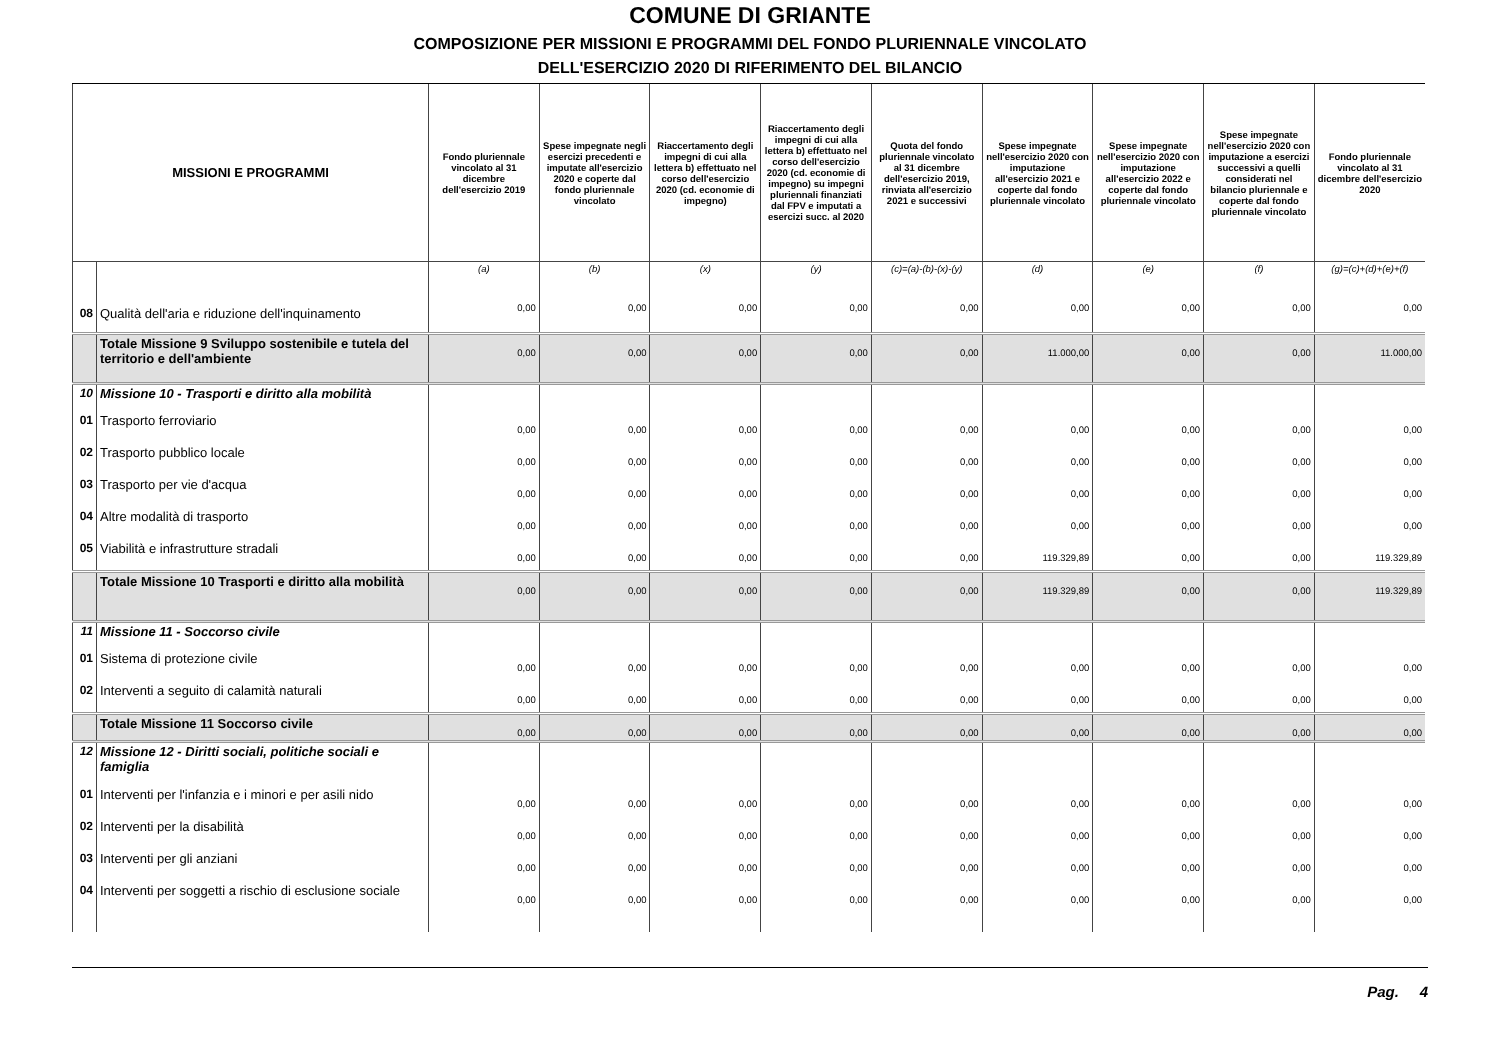COMUNE DI GRIANTE
COMPOSIZIONE PER MISSIONI E PROGRAMMI DEL FONDO PLURIENNALE VINCOLATO
DELL'ESERCIZIO 2020 DI RIFERIMENTO DEL BILANCIO
| MISSIONI E PROGRAMMI | | Fondo pluriennale vincolato al 31 dicembre dell'esercizio 2019 | Spese impegnate negli esercizi precedenti e imputate all'esercizio 2020 e coperte dal fondo pluriennale vincolato | Riaccertamento degli impegni di cui alla lettera b) effettuato nel corso dell'esercizio 2020 (cd. economie di impegno) | Riaccertamento degli impegni di cui alla lettera b) effettuato nel corso dell'esercizio 2020 (cd. economie di impegno) su impegni pluriennali finanziati dal FPV e imputati a esercizi succ. al 2020 | Quota del fondo pluriennale vincolato al 31 dicembre dell'esercizio 2019, rinviata all'esercizio 2021 e successivi | Spese impegnate nell'esercizio 2020 con imputazione all'esercizio 2021 e coperte dal fondo pluriennale vincolato | Spese impegnate nell'esercizio 2020 con imputazione all'esercizio 2022 e coperte dal fondo pluriennale vincolato | Spese impegnate nell'esercizio 2020 con imputazione a esercizi successivi a quelli considerati nel bilancio pluriennale e coperte dal fondo pluriennale vincolato | Fondo pluriennale vincolato al 31 dicembre dell'esercizio 2020 |
| --- | --- | --- | --- | --- | --- | --- | --- | --- | --- | --- |
| | | (a) | (b) | (x) | (y) | (c)=(a)-(b)-(x)-(y) | (d) | (e) | (f) | (g)=(c)+(d)+(e)+(f) |
| 08 | Qualità dell'aria e riduzione dell'inquinamento | 0,00 | 0,00 | 0,00 | 0,00 | 0,00 | 0,00 | 0,00 | 0,00 | 0,00 |
| | Totale Missione 9 Sviluppo sostenibile e tutela del territorio e dell'ambiente | 0,00 | 0,00 | 0,00 | 0,00 | 0,00 | 11.000,00 | 0,00 | 0,00 | 11.000,00 |
| 10 | Missione 10 - Trasporti e diritto alla mobilità | | | | | | | | | |
| 01 | Trasporto ferroviario | 0,00 | 0,00 | 0,00 | 0,00 | 0,00 | 0,00 | 0,00 | 0,00 | 0,00 |
| 02 | Trasporto pubblico locale | 0,00 | 0,00 | 0,00 | 0,00 | 0,00 | 0,00 | 0,00 | 0,00 | 0,00 |
| 03 | Trasporto per vie d'acqua | 0,00 | 0,00 | 0,00 | 0,00 | 0,00 | 0,00 | 0,00 | 0,00 | 0,00 |
| 04 | Altre modalità di trasporto | 0,00 | 0,00 | 0,00 | 0,00 | 0,00 | 0,00 | 0,00 | 0,00 | 0,00 |
| 05 | Viabilità e infrastrutture stradali | 0,00 | 0,00 | 0,00 | 0,00 | 0,00 | 119.329,89 | 0,00 | 0,00 | 119.329,89 |
| | Totale Missione 10 Trasporti e diritto alla mobilità | 0,00 | 0,00 | 0,00 | 0,00 | 0,00 | 119.329,89 | 0,00 | 0,00 | 119.329,89 |
| 11 | Missione 11 - Soccorso civile | | | | | | | | | |
| 01 | Sistema di protezione civile | 0,00 | 0,00 | 0,00 | 0,00 | 0,00 | 0,00 | 0,00 | 0,00 | 0,00 |
| 02 | Interventi a seguito di calamità naturali | 0,00 | 0,00 | 0,00 | 0,00 | 0,00 | 0,00 | 0,00 | 0,00 | 0,00 |
| | Totale Missione 11 Soccorso civile | 0,00 | 0,00 | 0,00 | 0,00 | 0,00 | 0,00 | 0,00 | 0,00 | 0,00 |
| 12 | Missione 12 - Diritti sociali, politiche sociali e famiglia | | | | | | | | | |
| 01 | Interventi per l'infanzia e i minori e per asili nido | 0,00 | 0,00 | 0,00 | 0,00 | 0,00 | 0,00 | 0,00 | 0,00 | 0,00 |
| 02 | Interventi per la disabilità | 0,00 | 0,00 | 0,00 | 0,00 | 0,00 | 0,00 | 0,00 | 0,00 | 0,00 |
| 03 | Interventi per gli anziani | 0,00 | 0,00 | 0,00 | 0,00 | 0,00 | 0,00 | 0,00 | 0,00 | 0,00 |
| 04 | Interventi per soggetti a rischio di esclusione sociale | 0,00 | 0,00 | 0,00 | 0,00 | 0,00 | 0,00 | 0,00 | 0,00 | 0,00 |
Pag. 4